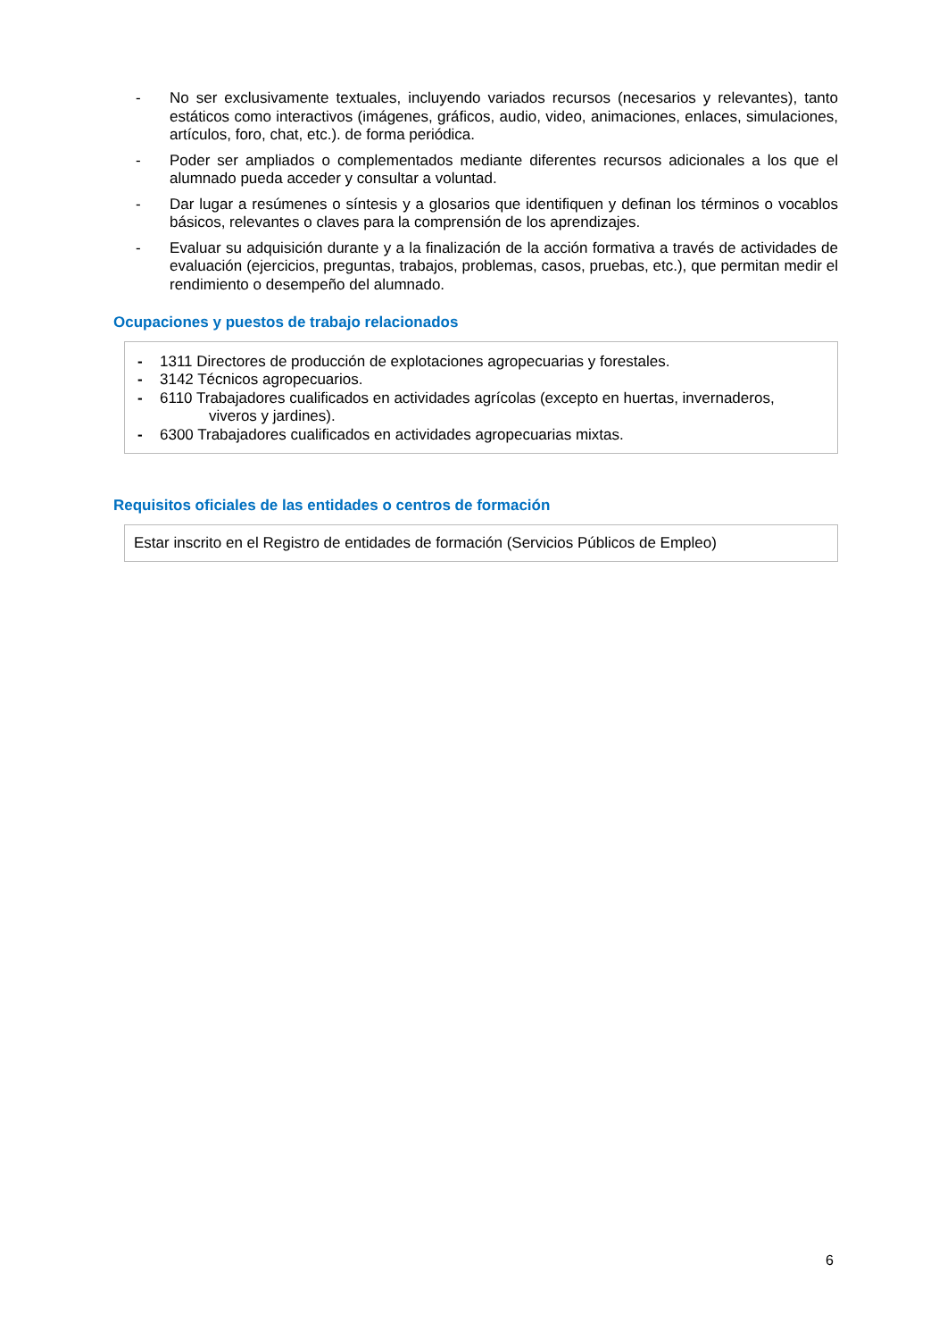- No ser exclusivamente textuales, incluyendo variados recursos (necesarios y relevantes), tanto estáticos como interactivos (imágenes, gráficos, audio, video, animaciones, enlaces, simulaciones, artículos, foro, chat, etc.). de forma periódica.
- Poder ser ampliados o complementados mediante diferentes recursos adicionales a los que el alumnado pueda acceder y consultar a voluntad.
- Dar lugar a resúmenes o síntesis y a glosarios que identifiquen y definan los términos o vocablos básicos, relevantes o claves para la comprensión de los aprendizajes.
- Evaluar su adquisición durante y a la finalización de la acción formativa a través de actividades de evaluación (ejercicios, preguntas, trabajos, problemas, casos, pruebas, etc.), que permitan medir el rendimiento o desempeño del alumnado.
Ocupaciones y puestos de trabajo relacionados
- 1311 Directores de producción de explotaciones agropecuarias y forestales.
- 3142 Técnicos agropecuarios.
- 6110 Trabajadores cualificados en actividades agrícolas (excepto en huertas, invernaderos,
viveros y jardines).
- 6300 Trabajadores cualificados en actividades agropecuarias mixtas.
Requisitos oficiales de las entidades o centros de formación
Estar inscrito en el Registro de entidades de formación (Servicios Públicos de Empleo)
6